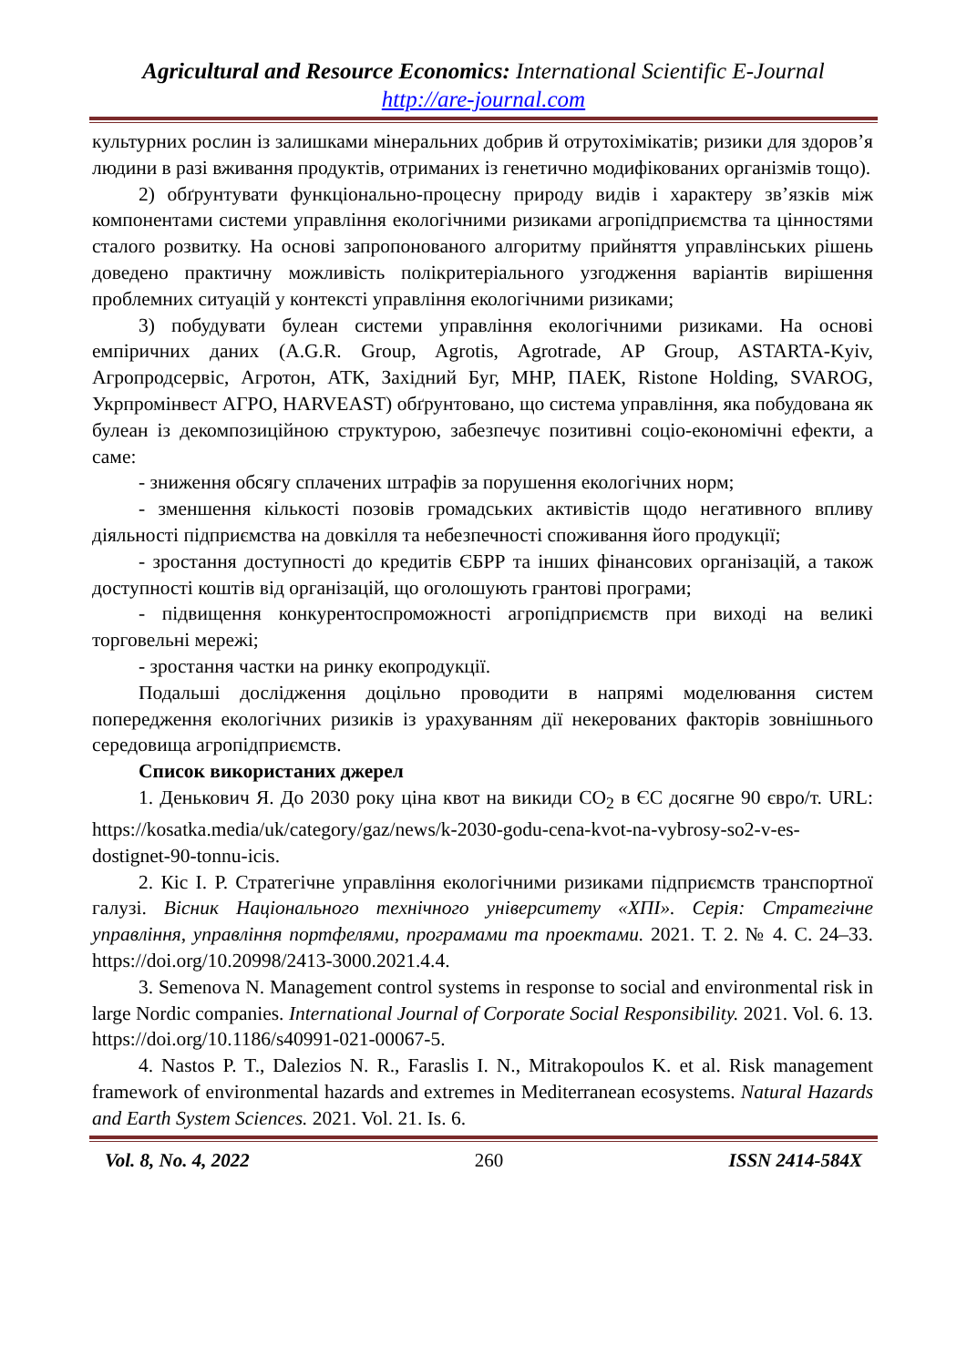Agricultural and Resource Economics: International Scientific E-Journal
http://are-journal.com
культурних рослин із залишками мінеральних добрив й отрутохімікатів; ризики для здоров’я людини в разі вживання продуктів, отриманих із генетично модифікованих організмів тощо).
2) обґрунтувати функціонально-процесну природу видів і характеру зв’язків між компонентами системи управління екологічними ризиками агропідприємства та цінностями сталого розвитку. На основі запропонованого алгоритму прийняття управлінських рішень доведено практичну можливість полікритеріального узгодження варіантів вирішення проблемних ситуацій у контексті управління екологічними ризиками;
3) побудувати булеан системи управління екологічними ризиками. На основі емпіричних даних (A.G.R. Group, Agrotis, Agrotrade, AP Group, ASTARTA-Kyiv, Агропродсервіс, Агротон, АТК, Західний Буг, МНР, ПАЕК, Ristone Holding, SVAROG, Укрпромінвест АГРО, HARVEAST) обґрунтовано, що система управління, яка побудована як булеан із декомпозиційною структурою, забезпечує позитивні соціо-економічні ефекти, а саме:
- зниження обсягу сплачених штрафів за порушення екологічних норм;
- зменшення кількості позовів громадських активістів щодо негативного впливу діяльності підприємства на довкілля та небезпечності споживання його продукції;
- зростання доступності до кредитів ЄБРР та інших фінансових організацій, а також доступності коштів від організацій, що оголошують грантові програми;
- підвищення конкурентоспроможності агропідприємств при виході на великі торговельні мережі;
- зростання частки на ринку екопродукції.
Подальші дослідження доцільно проводити в напрямі моделювання систем попередження екологічних ризиків із урахуванням дії некерованих факторів зовнішнього середовища агропідприємств.
Список використаних джерел
1. Денькович Я. До 2030 року ціна квот на викиди CO<sub>2</sub> в ЄС досягне 90 євро/т. URL: https://kosatka.media/uk/category/gaz/news/k-2030-godu-cena-kvot-na-vybrosy-so2-v-es-dostignet-90-tonnu-icis.
2. Кіс І. Р. Стратегічне управління екологічними ризиками підприємств транспортної галузі. Вісник Національного технічного університету «ХПІ». Серія: Стратегічне управління, управління портфелями, програмами та проектами. 2021. Т. 2. № 4. С. 24–33. https://doi.org/10.20998/2413-3000.2021.4.4.
3. Semenova N. Management control systems in response to social and environmental risk in large Nordic companies. International Journal of Corporate Social Responsibility. 2021. Vol. 6. 13. https://doi.org/10.1186/s40991-021-00067-5.
4. Nastos P. T., Dalezios N. R., Faraslis I. N., Mitrakopoulos K. et al. Risk management framework of environmental hazards and extremes in Mediterranean ecosystems. Natural Hazards and Earth System Sciences. 2021. Vol. 21. Is. 6.
Vol. 8, No. 4, 2022 260 ISSN 2414-584X